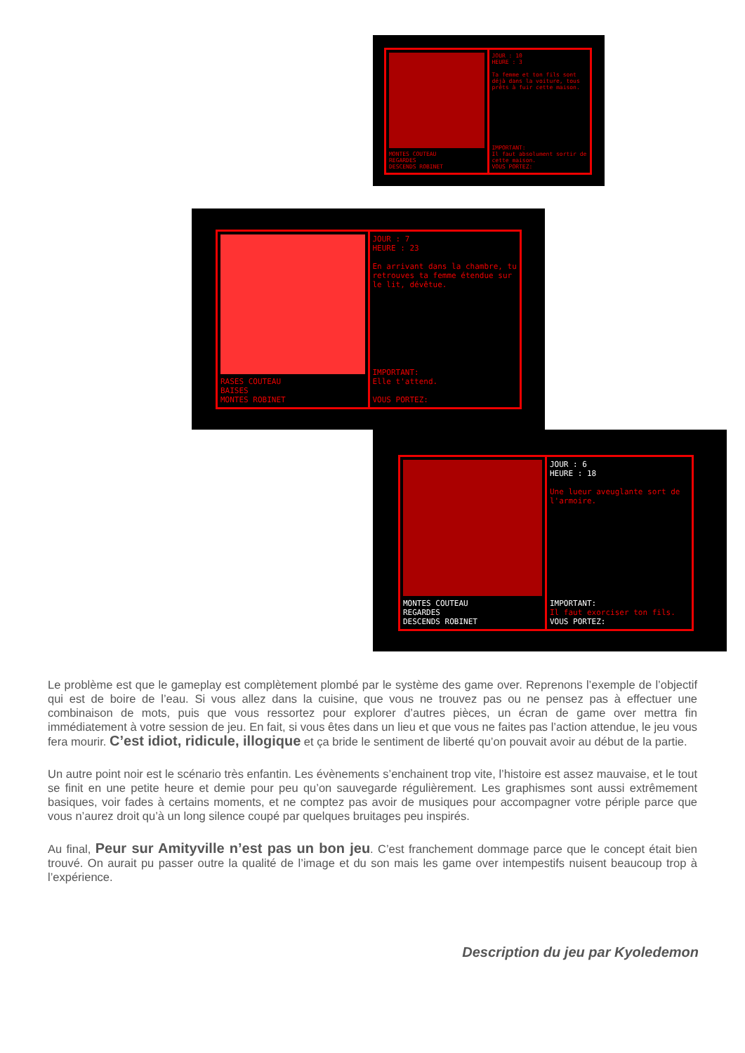MONTES COUTEAU
REGARDES
DESCENDS ROBINET
JOUR : 10
HEURE : 3
Ta femme et ton fils sont déjà dans la voiture, tous prêts à fuir cette maison.
IMPORTANT:
Il faut absolument sortir de cette maison.
VOUS PORTEZ:
RASES COUTEAU
BAISES
MONTES ROBINET
JOUR : 7
HEURE : 23
En arrivant dans la chambre, tu retrouves ta femme étendue sur le lit, dévêtue.
IMPORTANT:
Elle t'attend.
VOUS PORTEZ:
MONTES COUTEAU
REGARDES
DESCENDS ROBINET
JOUR : 6
HEURE : 18
Une lueur aveuglante sort de l'armoire.
IMPORTANT:
Il faut exorciser ton fils.
VOUS PORTEZ:
Le problème est que le gameplay est complètement plombé par le système des game over. Reprenons l’exemple de l’objectif qui est de boire de l’eau. Si vous allez dans la cuisine, que vous ne trouvez pas ou ne pensez pas à effectuer une combinaison de mots, puis que vous ressortez pour explorer d’autres pièces, un écran de game over mettra fin immédiatement à votre session de jeu. En fait, si vous êtes dans un lieu et que vous ne faites pas l’action attendue, le jeu vous fera mourir. C’est idiot, ridicule, illogique et ça bride le sentiment de liberté qu’on pouvait avoir au début de la partie.
Un autre point noir est le scénario très enfantin. Les évènements s’enchainent trop vite, l’histoire est assez mauvaise, et le tout se finit en une petite heure et demie pour peu qu’on sauvegarde régulièrement. Les graphismes sont aussi extrêmement basiques, voir fades à certains moments, et ne comptez pas avoir de musiques pour accompagner votre périple parce que vous n’aurez droit qu’à un long silence coupé par quelques bruitages peu inspirés.
Au final, Peur sur Amityville n’est pas un bon jeu. C’est franchement dommage parce que le concept était bien trouvé. On aurait pu passer outre la qualité de l’image et du son mais les game over intempestifs nuisent beaucoup trop à l’expérience.
Description du jeu par Kyoledemon